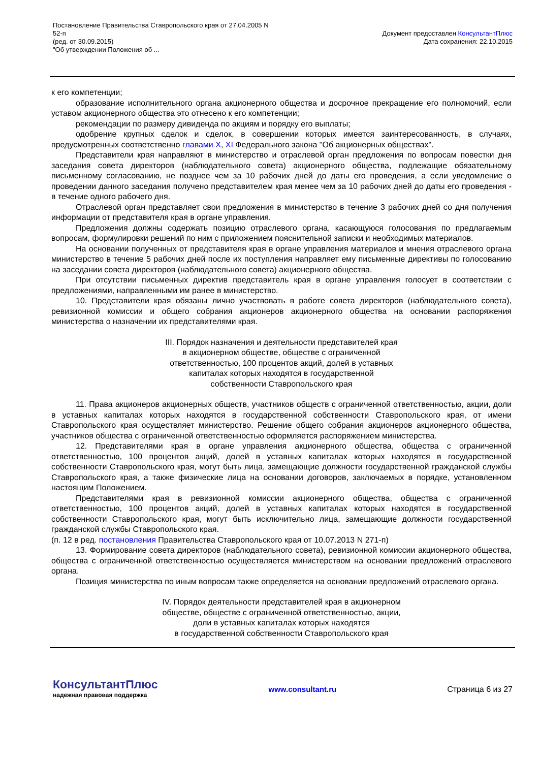Постановление Правительства Ставропольского края от 27.04.2005 N
52-п
(ред. от 30.09.2015)
"Об утверждении Положения об ...
Документ предоставлен КонсультантПлюс
Дата сохранения: 22.10.2015
к его компетенции;
образование исполнительного органа акционерного общества и досрочное прекращение его полномочий, если уставом акционерного общества это отнесено к его компетенции;
рекомендации по размеру дивиденда по акциям и порядку его выплаты;
одобрение крупных сделок и сделок, в совершении которых имеется заинтересованность, в случаях, предусмотренных соответственно главами X, XI Федерального закона "Об акционерных обществах".
Представители края направляют в министерство и отраслевой орган предложения по вопросам повестки дня заседания совета директоров (наблюдательного совета) акционерного общества, подлежащие обязательному письменному согласованию, не позднее чем за 10 рабочих дней до даты его проведения, а если уведомление о проведении данного заседания получено представителем края менее чем за 10 рабочих дней до даты его проведения - в течение одного рабочего дня.
Отраслевой орган представляет свои предложения в министерство в течение 3 рабочих дней со дня получения информации от представителя края в органе управления.
Предложения должны содержать позицию отраслевого органа, касающуюся голосования по предлагаемым вопросам, формулировки решений по ним с приложением пояснительной записки и необходимых материалов.
На основании полученных от представителя края в органе управления материалов и мнения отраслевого органа министерство в течение 5 рабочих дней после их поступления направляет ему письменные директивы по голосованию на заседании совета директоров (наблюдательного совета) акционерного общества.
При отсутствии письменных директив представитель края в органе управления голосует в соответствии с предложениями, направленными им ранее в министерство.
10. Представители края обязаны лично участвовать в работе совета директоров (наблюдательного совета), ревизионной комиссии и общего собрания акционеров акционерного общества на основании распоряжения министерства о назначении их представителями края.
III. Порядок назначения и деятельности представителей края
в акционерном обществе, обществе с ограниченной
ответственностью, 100 процентов акций, долей в уставных
капиталах которых находятся в государственной
собственности Ставропольского края
11. Права акционеров акционерных обществ, участников обществ с ограниченной ответственностью, акции, доли в уставных капиталах которых находятся в государственной собственности Ставропольского края, от имени Ставропольского края осуществляет министерство. Решение общего собрания акционеров акционерного общества, участников общества с ограниченной ответственностью оформляется распоряжением министерства.
12. Представителями края в органе управления акционерного общества, общества с ограниченной ответственностью, 100 процентов акций, долей в уставных капиталах которых находятся в государственной собственности Ставропольского края, могут быть лица, замещающие должности государственной гражданской службы Ставропольского края, а также физические лица на основании договоров, заключаемых в порядке, установленном настоящим Положением.
Представителями края в ревизионной комиссии акционерного общества, общества с ограниченной ответственностью, 100 процентов акций, долей в уставных капиталах которых находятся в государственной собственности Ставропольского края, могут быть исключительно лица, замещающие должности государственной гражданской службы Ставропольского края.
(п. 12 в ред. постановления Правительства Ставропольского края от 10.07.2013 N 271-п)
13. Формирование совета директоров (наблюдательного совета), ревизионной комиссии акционерного общества, общества с ограниченной ответственностью осуществляется министерством на основании предложений отраслевого органа.
Позиция министерства по иным вопросам также определяется на основании предложений отраслевого органа.
IV. Порядок деятельности представителей края в акционерном
обществе, обществе с ограниченной ответственностью, акции,
доли в уставных капиталах которых находятся
в государственной собственности Ставропольского края
КонсультантПлюс
надежная правовая поддержка
www.consultant.ru Страница 6 из 27